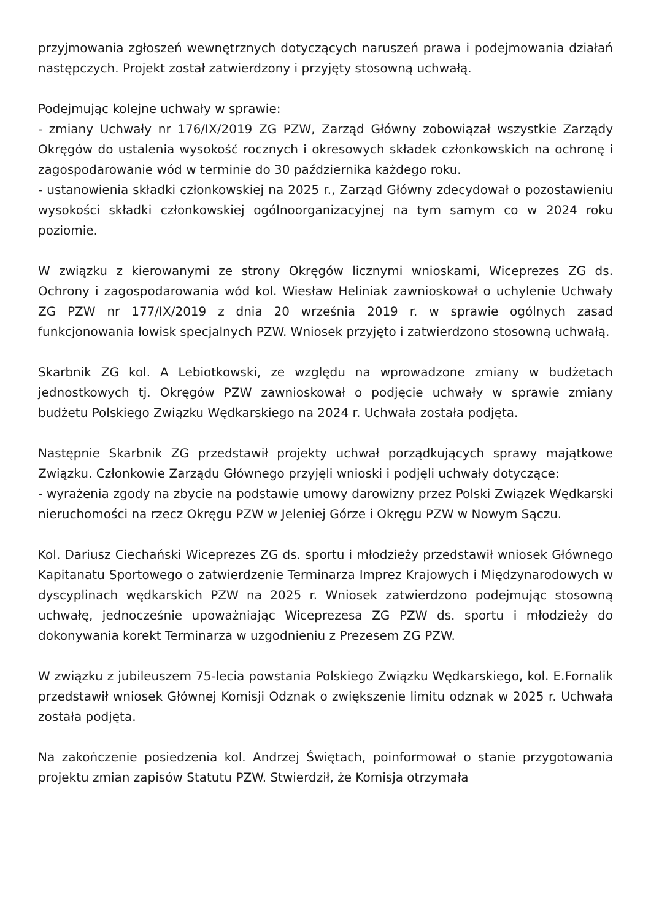przyjmowania zgłoszeń wewnętrznych dotyczących naruszeń prawa i podejmowania działań następczych. Projekt został zatwierdzony i przyjęty stosowną uchwałą.
Podejmując kolejne uchwały w sprawie:
- zmiany Uchwały nr 176/IX/2019 ZG PZW, Zarząd Główny zobowiązał wszystkie Zarządy Okręgów do ustalenia wysokość rocznych i okresowych składek członkowskich na ochronę i zagospodarowanie wód w terminie do 30 października każdego roku.
- ustanowienia składki członkowskiej na 2025 r., Zarząd Główny zdecydował o pozostawieniu wysokości składki członkowskiej ogólnoorganizacyjnej na tym samym co w 2024 roku poziomie.
W związku z kierowanymi ze strony Okręgów licznymi wnioskami, Wiceprezes ZG ds. Ochrony i zagospodarowania wód kol. Wiesław Heliniak zawnioskował o uchylenie Uchwały ZG PZW nr 177/IX/2019 z dnia 20 września 2019 r. w sprawie ogólnych zasad funkcjonowania łowisk specjalnych PZW. Wniosek przyjęto i zatwierdzono stosowną uchwałą.
Skarbnik ZG kol. A Lebiotkowski, ze względu na wprowadzone zmiany w budżetach jednostkowych tj. Okręgów PZW zawnioskował o podjęcie uchwały w sprawie zmiany budżetu Polskiego Związku Wędkarskiego na 2024 r. Uchwała została podjęta.
Następnie Skarbnik ZG przedstawił projekty uchwał porządkujących sprawy majątkowe Związku. Członkowie Zarządu Głównego przyjęli wnioski i podjęli uchwały dotyczące:
- wyrażenia zgody na zbycie na podstawie umowy darowizny przez Polski Związek Wędkarski nieruchomości na rzecz Okręgu PZW w Jeleniej Górze i Okręgu PZW w Nowym Sączu.
Kol. Dariusz Ciechański Wiceprezes ZG ds. sportu i młodzieży przedstawił wniosek Głównego Kapitanatu Sportowego o zatwierdzenie Terminarza Imprez Krajowych i Międzynarodowych w dyscyplinach wędkarskich PZW na 2025 r. Wniosek zatwierdzono podejmując stosowną uchwałę, jednocześnie upoważniając Wiceprezesa ZG PZW ds. sportu i młodzieży do dokonywania korekt Terminarza w uzgodnieniu z Prezesem ZG PZW.
W związku z jubileuszem 75-lecia powstania Polskiego Związku Wędkarskiego, kol. E.Fornalik przedstawił wniosek Głównej Komisji Odznak o zwiększenie limitu odznak w 2025 r. Uchwała została podjęta.
Na zakończenie posiedzenia kol. Andrzej Świętach, poinformował o stanie przygotowania projektu zmian zapisów Statutu PZW. Stwierdził, że Komisja otrzymała